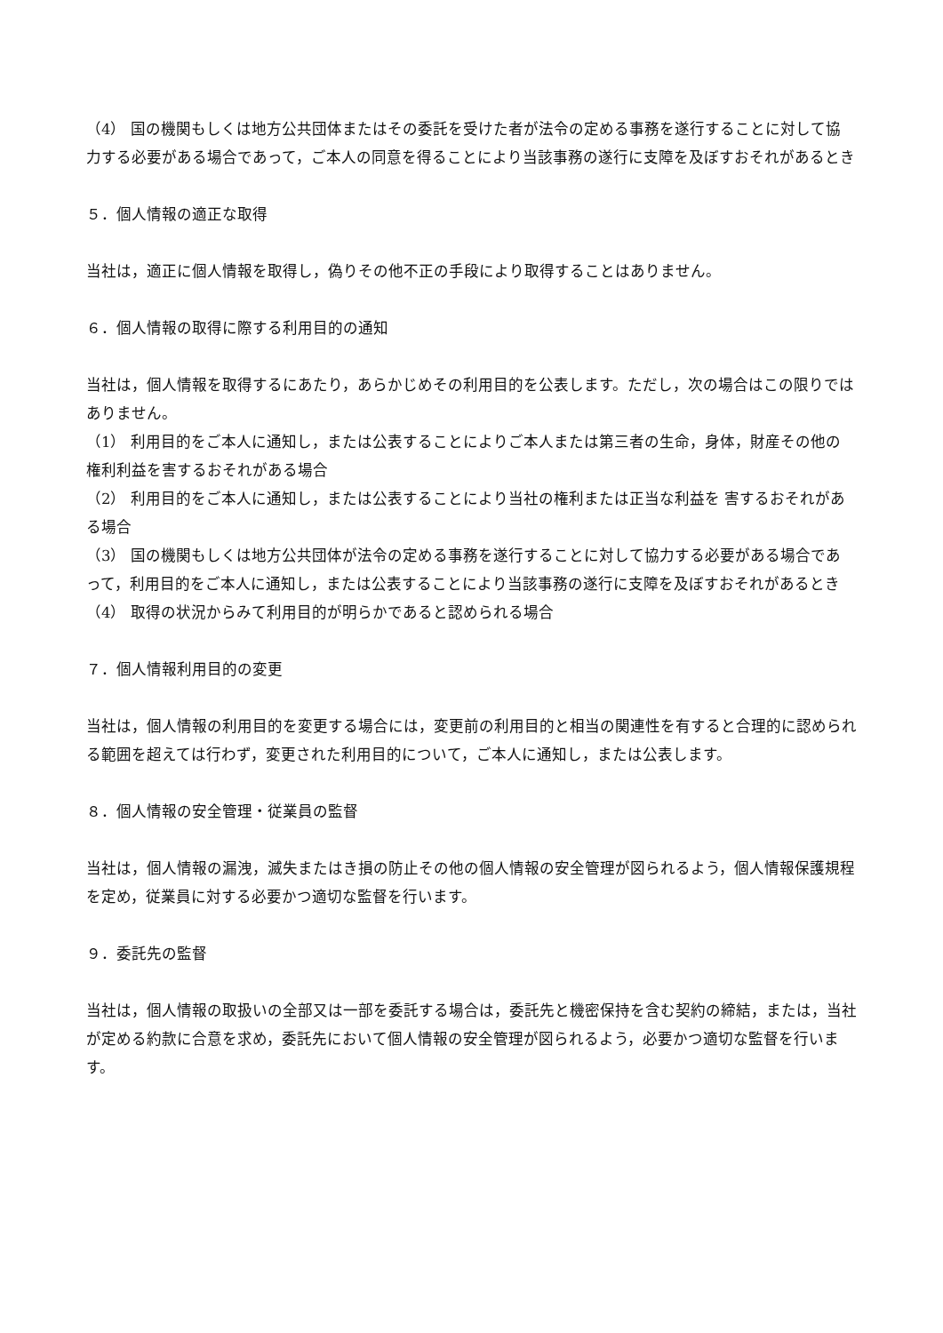（4） 国の機関もしくは地方公共団体またはその委託を受けた者が法令の定める事務を遂行することに対して協 力する必要がある場合であって，ご本人の同意を得ることにより当該事務の遂行に支障を及ぼすおそれがあるとき
５．個人情報の適正な取得
当社は，適正に個人情報を取得し，偽りその他不正の手段により取得することはありません。
６．個人情報の取得に際する利用目的の通知
当社は，個人情報を取得するにあたり，あらかじめその利用目的を公表します。ただし，次の場合はこの限りではありません。
（1） 利用目的をご本人に通知し，または公表することによりご本人または第三者の生命，身体，財産その他の 権利利益を害するおそれがある場合
（2） 利用目的をご本人に通知し，または公表することにより当社の権利または正当な利益を 害するおそれがある場合
（3） 国の機関もしくは地方公共団体が法令の定める事務を遂行することに対して協力する必要がある場合であ って，利用目的をご本人に通知し，または公表することにより当該事務の遂行に支障を及ぼすおそれがあるとき
（4） 取得の状況からみて利用目的が明らかであると認められる場合
７．個人情報利用目的の変更
当社は，個人情報の利用目的を変更する場合には，変更前の利用目的と相当の関連性を有すると合理的に認められる範囲を超えては行わず，変更された利用目的について，ご本人に通知し，または公表します。
８．個人情報の安全管理・従業員の監督
当社は，個人情報の漏洩，滅失またはき損の防止その他の個人情報の安全管理が図られるよう，個人情報保護規程を定め，従業員に対する必要かつ適切な監督を行います。
９．委託先の監督
当社は，個人情報の取扱いの全部又は一部を委託する場合は，委託先と機密保持を含む契約の締結，または，当社が定める約款に合意を求め，委託先において個人情報の安全管理が図られるよう，必要かつ適切な監督を行います。